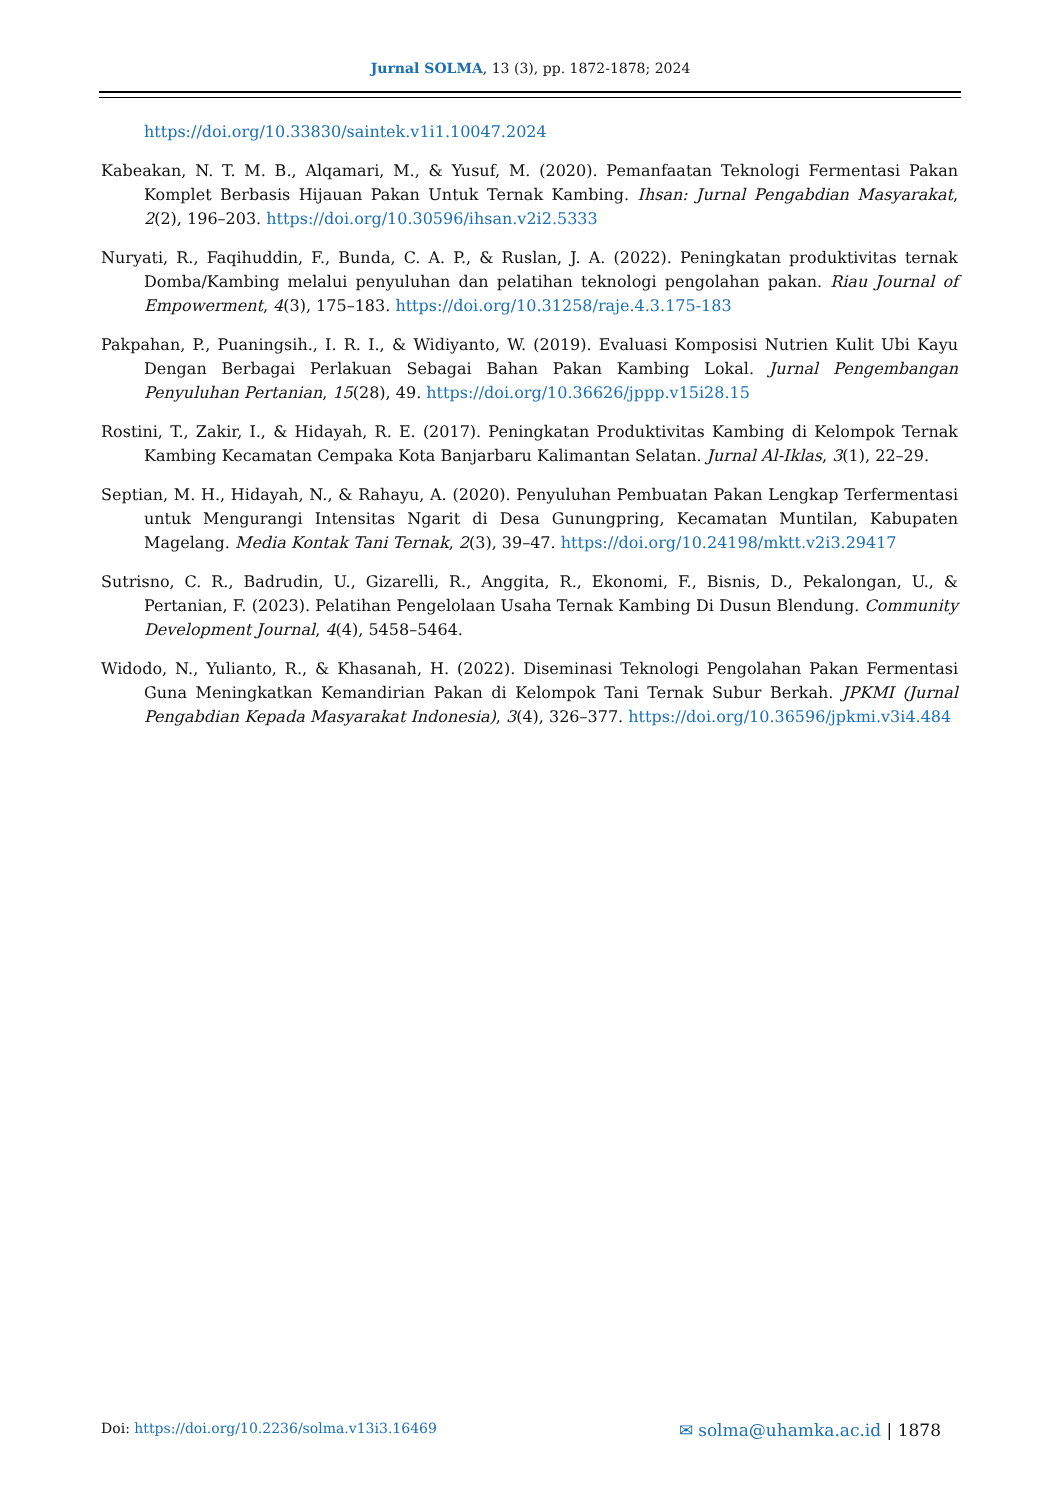Jurnal SOLMA, 13 (3), pp. 1872-1878; 2024
https://doi.org/10.33830/saintek.v1i1.10047.2024
Kabeakan, N. T. M. B., Alqamari, M., & Yusuf, M. (2020). Pemanfaatan Teknologi Fermentasi Pakan Komplet Berbasis Hijauan Pakan Untuk Ternak Kambing. Ihsan: Jurnal Pengabdian Masyarakat, 2(2), 196–203. https://doi.org/10.30596/ihsan.v2i2.5333
Nuryati, R., Faqihuddin, F., Bunda, C. A. P., & Ruslan, J. A. (2022). Peningkatan produktivitas ternak Domba/Kambing melalui penyuluhan dan pelatihan teknologi pengolahan pakan. Riau Journal of Empowerment, 4(3), 175–183. https://doi.org/10.31258/raje.4.3.175-183
Pakpahan, P., Puaningsih., I. R. I., & Widiyanto, W. (2019). Evaluasi Komposisi Nutrien Kulit Ubi Kayu Dengan Berbagai Perlakuan Sebagai Bahan Pakan Kambing Lokal. Jurnal Pengembangan Penyuluhan Pertanian, 15(28), 49. https://doi.org/10.36626/jppp.v15i28.15
Rostini, T., Zakir, I., & Hidayah, R. E. (2017). Peningkatan Produktivitas Kambing di Kelompok Ternak Kambing Kecamatan Cempaka Kota Banjarbaru Kalimantan Selatan. Jurnal Al-Iklas, 3(1), 22–29.
Septian, M. H., Hidayah, N., & Rahayu, A. (2020). Penyuluhan Pembuatan Pakan Lengkap Terfermentasi untuk Mengurangi Intensitas Ngarit di Desa Gunungpring, Kecamatan Muntilan, Kabupaten Magelang. Media Kontak Tani Ternak, 2(3), 39–47. https://doi.org/10.24198/mktt.v2i3.29417
Sutrisno, C. R., Badrudin, U., Gizarelli, R., Anggita, R., Ekonomi, F., Bisnis, D., Pekalongan, U., & Pertanian, F. (2023). Pelatihan Pengelolaan Usaha Ternak Kambing Di Dusun Blendung. Community Development Journal, 4(4), 5458–5464.
Widodo, N., Yulianto, R., & Khasanah, H. (2022). Diseminasi Teknologi Pengolahan Pakan Fermentasi Guna Meningkatkan Kemandirian Pakan di Kelompok Tani Ternak Subur Berkah. JPKMI (Jurnal Pengabdian Kepada Masyarakat Indonesia), 3(4), 326–377. https://doi.org/10.36596/jpkmi.v3i4.484
Doi: https://doi.org/10.2236/solma.v13i3.16469
✉ solma@uhamka.ac.id | 1878